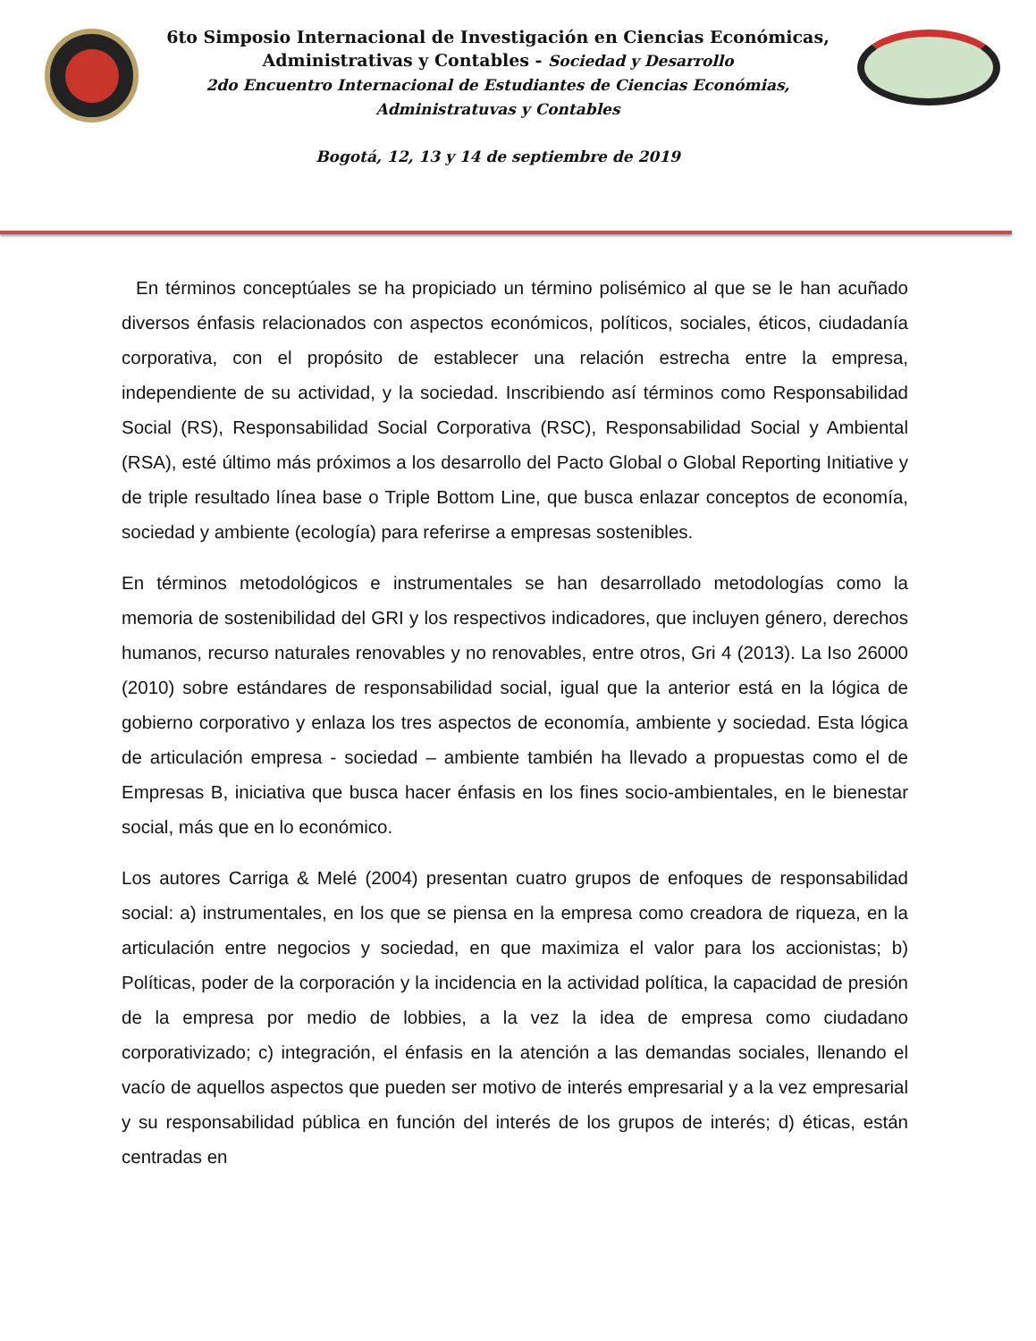6to Simposio Internacional de Investigación en Ciencias Económicas,
Administrativas y Contables - Sociedad y Desarrollo
2do Encuentro Internacional de Estudiantes de Ciencias Económias,
Administratuvas y Contables
Bogotá, 12, 13 y 14 de septiembre de 2019
En términos conceptúales se ha propiciado un término polisémico al que se le han acuñado diversos énfasis relacionados con aspectos económicos, políticos, sociales, éticos, ciudadanía corporativa, con el propósito de establecer una relación estrecha entre la empresa, independiente de su actividad, y la sociedad. Inscribiendo así términos como Responsabilidad Social (RS), Responsabilidad Social Corporativa (RSC), Responsabilidad Social y Ambiental (RSA), esté último más próximos a los desarrollo del Pacto Global o Global Reporting Initiative y de triple resultado línea base o Triple Bottom Line, que busca enlazar conceptos de economía, sociedad y ambiente (ecología) para referirse a empresas sostenibles.
En términos metodológicos e instrumentales se han desarrollado metodologías como la memoria de sostenibilidad del GRI y los respectivos indicadores, que incluyen género, derechos humanos, recurso naturales renovables y no renovables, entre otros, Gri 4 (2013). La Iso 26000 (2010) sobre estándares de responsabilidad social, igual que la anterior está en la lógica de gobierno corporativo y enlaza los tres aspectos de economía, ambiente y sociedad. Esta lógica de articulación empresa - sociedad – ambiente también ha llevado a propuestas como el de Empresas B, iniciativa que busca hacer énfasis en los fines socio-ambientales, en le bienestar social, más que en lo económico.
Los autores Carriga & Melé (2004) presentan cuatro grupos de enfoques de responsabilidad social: a) instrumentales, en los que se piensa en la empresa como creadora de riqueza, en la articulación entre negocios y sociedad, en que maximiza el valor para los accionistas; b) Políticas, poder de la corporación y la incidencia en la actividad política, la capacidad de presión de la empresa por medio de lobbies, a la vez la idea de empresa como ciudadano corporativizado; c) integración, el énfasis en la atención a las demandas sociales, llenando el vacío de aquellos aspectos que pueden ser motivo de interés empresarial y a la vez empresarial y su responsabilidad pública en función del interés de los grupos de interés; d) éticas, están centradas en